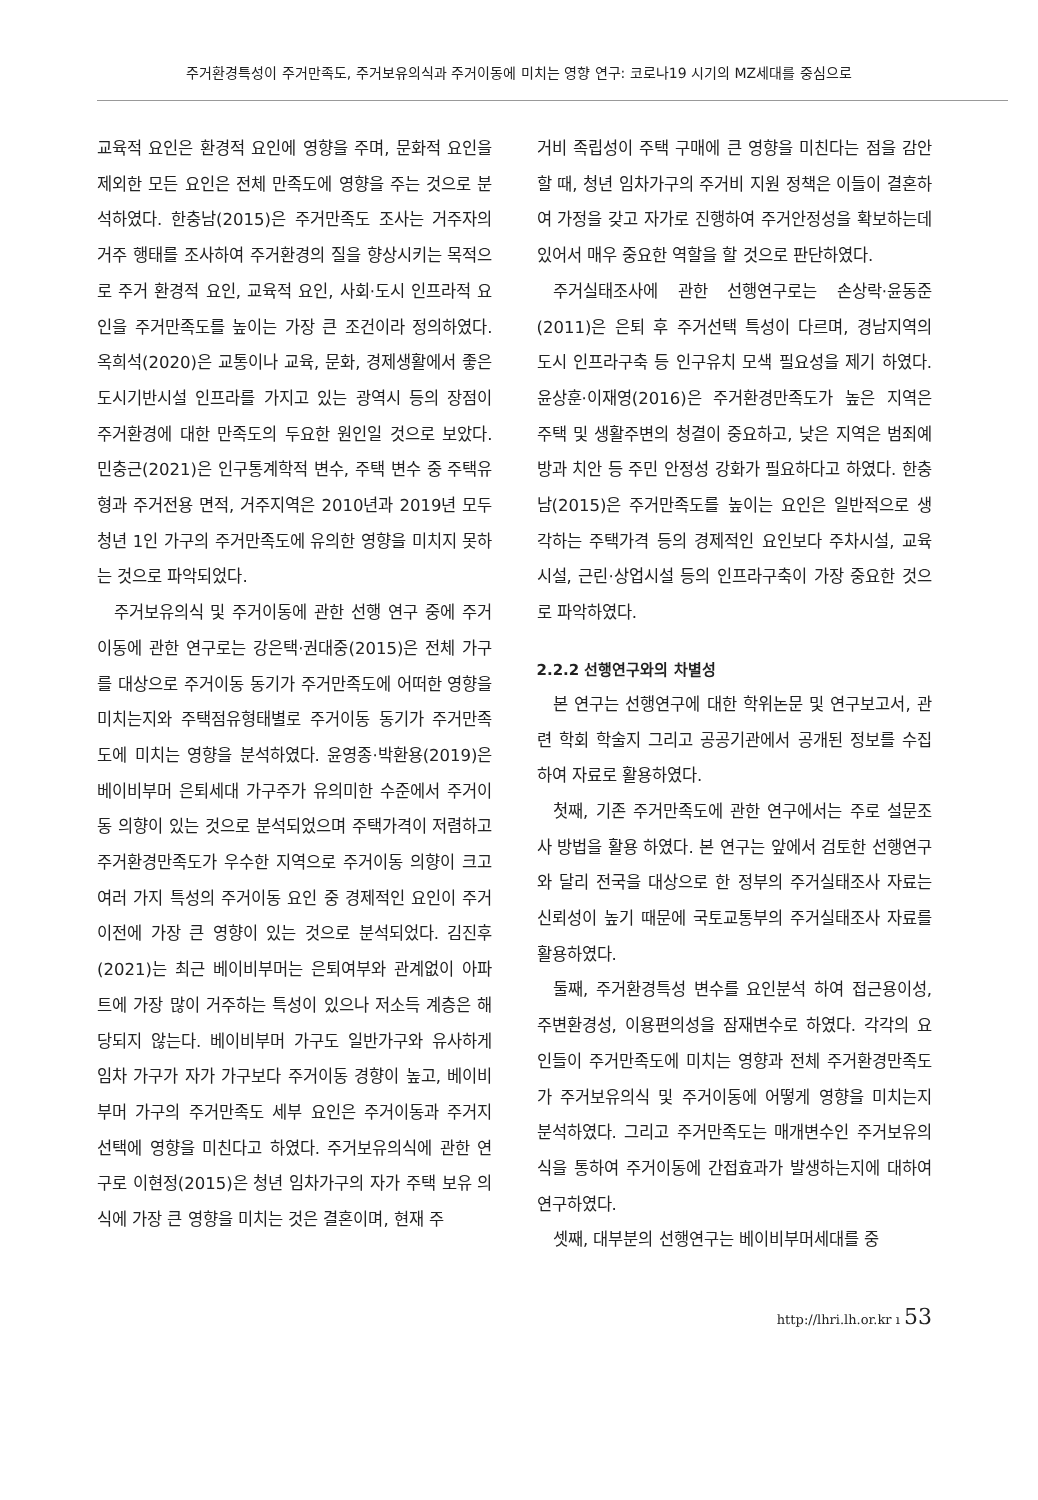주거환경특성이 주거만족도, 주거보유의식과 주거이동에 미치는 영향 연구: 코로나19 시기의 MZ세대를 중심으로
교육적 요인은 환경적 요인에 영향을 주며, 문화적 요인을 제외한 모든 요인은 전체 만족도에 영향을 주는 것으로 분석하였다. 한충남(2015)은 주거만족도 조사는 거주자의 거주 행태를 조사하여 주거환경의 질을 향상시키는 목적으로 주거 환경적 요인, 교육적 요인, 사회·도시 인프라적 요인을 주거만족도를 높이는 가장 큰 조건이라 정의하였다. 옥희석(2020)은 교통이나 교육, 문화, 경제생활에서 좋은 도시기반시설 인프라를 가지고 있는 광역시 등의 장점이 주거환경에 대한 만족도의 두요한 원인일 것으로 보았다. 민충근(2021)은 인구통계학적 변수, 주택 변수 중 주택유형과 주거전용 면적, 거주지역은 2010년과 2019년 모두 청년 1인 가구의 주거만족도에 유의한 영향을 미치지 못하는 것으로 파악되었다.
주거보유의식 및 주거이동에 관한 선행 연구 중에 주거이동에 관한 연구로는 강은택·권대중(2015)은 전체 가구를 대상으로 주거이동 동기가 주거만족도에 어떠한 영향을 미치는지와 주택점유형태별로 주거이동 동기가 주거만족도에 미치는 영향을 분석하였다. 윤영종·박환용(2019)은 베이비부머 은퇴세대 가구주가 유의미한 수준에서 주거이동 의향이 있는 것으로 분석되었으며 주택가격이 저렴하고 주거환경만족도가 우수한 지역으로 주거이동 의향이 크고 여러 가지 특성의 주거이동 요인 중 경제적인 요인이 주거이전에 가장 큰 영향이 있는 것으로 분석되었다. 김진후(2021)는 최근 베이비부머는 은퇴여부와 관계없이 아파트에 가장 많이 거주하는 특성이 있으나 저소득 계층은 해당되지 않는다. 베이비부머 가구도 일반가구와 유사하게 임차 가구가 자가 가구보다 주거이동 경향이 높고, 베이비부머 가구의 주거만족도 세부 요인은 주거이동과 주거지 선택에 영향을 미친다고 하였다. 주거보유의식에 관한 연구로 이현정(2015)은 청년 임차가구의 자가 주택 보유 의식에 가장 큰 영향을 미치는 것은 결혼이며, 현재 주
거비 족립성이 주택 구매에 큰 영향을 미친다는 점을 감안할 때, 청년 임차가구의 주거비 지원 정책은 이들이 결혼하여 가정을 갖고 자가로 진행하여 주거안정성을 확보하는데 있어서 매우 중요한 역할을 할 것으로 판단하였다.
주거실태조사에 관한 선행연구로는 손상락·윤동준(2011)은 은퇴 후 주거선택 특성이 다르며, 경남지역의 도시 인프라구축 등 인구유치 모색 필요성을 제기 하였다. 윤상훈·이재영(2016)은 주거환경만족도가 높은 지역은 주택 및 생활주변의 청결이 중요하고, 낮은 지역은 범죄예방과 치안 등 주민 안정성 강화가 필요하다고 하였다. 한충남(2015)은 주거만족도를 높이는 요인은 일반적으로 생각하는 주택가격 등의 경제적인 요인보다 주차시설, 교육시설, 근린·상업시설 등의 인프라구축이 가장 중요한 것으로 파악하였다.
2.2.2 선행연구와의 차별성
본 연구는 선행연구에 대한 학위논문 및 연구보고서, 관련 학회 학술지 그리고 공공기관에서 공개된 정보를 수집하여 자료로 활용하였다.
첫째, 기존 주거만족도에 관한 연구에서는 주로 설문조사 방법을 활용 하였다. 본 연구는 앞에서 검토한 선행연구와 달리 전국을 대상으로 한 정부의 주거실태조사 자료는 신뢰성이 높기 때문에 국토교통부의 주거실태조사 자료를 활용하였다.
둘째, 주거환경특성 변수를 요인분석 하여 접근용이성, 주변환경성, 이용편의성을 잠재변수로 하였다. 각각의 요인들이 주거만족도에 미치는 영향과 전체 주거환경만족도가 주거보유의식 및 주거이동에 어떻게 영향을 미치는지 분석하였다. 그리고 주거만족도는 매개변수인 주거보유의식을 통하여 주거이동에 간접효과가 발생하는지에 대하여 연구하였다.
셋째, 대부분의 선행연구는 베이비부머세대를 중
http://lhri.lh.or.kr ı 53